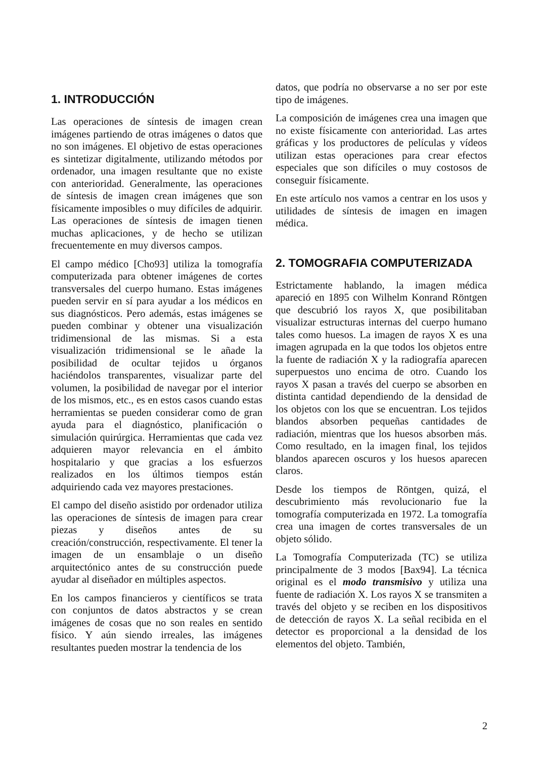1. INTRODUCCIÓN
Las operaciones de síntesis de imagen crean imágenes partiendo de otras imágenes o datos que no son imágenes. El objetivo de estas operaciones es sintetizar digitalmente, utilizando métodos por ordenador, una imagen resultante que no existe con anterioridad. Generalmente, las operaciones de síntesis de imagen crean imágenes que son físicamente imposibles o muy difíciles de adquirir. Las operaciones de síntesis de imagen tienen muchas aplicaciones, y de hecho se utilizan frecuentemente en muy diversos campos.
El campo médico [Cho93] utiliza la tomografía computerizada para obtener imágenes de cortes transversales del cuerpo humano. Estas imágenes pueden servir en sí para ayudar a los médicos en sus diagnósticos. Pero además, estas imágenes se pueden combinar y obtener una visualización tridimensional de las mismas. Si a esta visualización tridimensional se le añade la posibilidad de ocultar tejidos u órganos haciéndolos transparentes, visualizar parte del volumen, la posibilidad de navegar por el interior de los mismos, etc., es en estos casos cuando estas herramientas se pueden considerar como de gran ayuda para el diagnóstico, planificación o simulación quirúrgica. Herramientas que cada vez adquieren mayor relevancia en el ámbito hospitalario y que gracias a los esfuerzos realizados en los últimos tiempos están adquiriendo cada vez mayores prestaciones.
El campo del diseño asistido por ordenador utiliza las operaciones de síntesis de imagen para crear piezas y diseños antes de su creación/construcción, respectivamente. El tener la imagen de un ensamblaje o un diseño arquitectónico antes de su construcción puede ayudar al diseñador en múltiples aspectos.
En los campos financieros y científicos se trata con conjuntos de datos abstractos y se crean imágenes de cosas que no son reales en sentido físico. Y aún siendo irreales, las imágenes resultantes pueden mostrar la tendencia de los
datos, que podría no observarse a no ser por este tipo de imágenes.
La composición de imágenes crea una imagen que no existe físicamente con anterioridad. Las artes gráficas y los productores de películas y vídeos utilizan estas operaciones para crear efectos especiales que son difíciles o muy costosos de conseguir físicamente.
En este artículo nos vamos a centrar en los usos y utilidades de síntesis de imagen en imagen médica.
2. TOMOGRAFIA COMPUTERIZADA
Estrictamente hablando, la imagen médica apareció en 1895 con Wilhelm Konrand Röntgen que descubrió los rayos X, que posibilitaban visualizar estructuras internas del cuerpo humano tales como huesos. La imagen de rayos X es una imagen agrupada en la que todos los objetos entre la fuente de radiación X y la radiografía aparecen superpuestos uno encima de otro. Cuando los rayos X pasan a través del cuerpo se absorben en distinta cantidad dependiendo de la densidad de los objetos con los que se encuentran. Los tejidos blandos absorben pequeñas cantidades de radiación, mientras que los huesos absorben más. Como resultado, en la imagen final, los tejidos blandos aparecen oscuros y los huesos aparecen claros.
Desde los tiempos de Röntgen, quizá, el descubrimiento más revolucionario fue la tomografía computerizada en 1972. La tomografía crea una imagen de cortes transversales de un objeto sólido.
La Tomografía Computerizada (TC) se utiliza principalmente de 3 modos [Bax94]. La técnica original es el modo transmisivo y utiliza una fuente de radiación X. Los rayos X se transmiten a través del objeto y se reciben en los dispositivos de detección de rayos X. La señal recibida en el detector es proporcional a la densidad de los elementos del objeto. También,
2